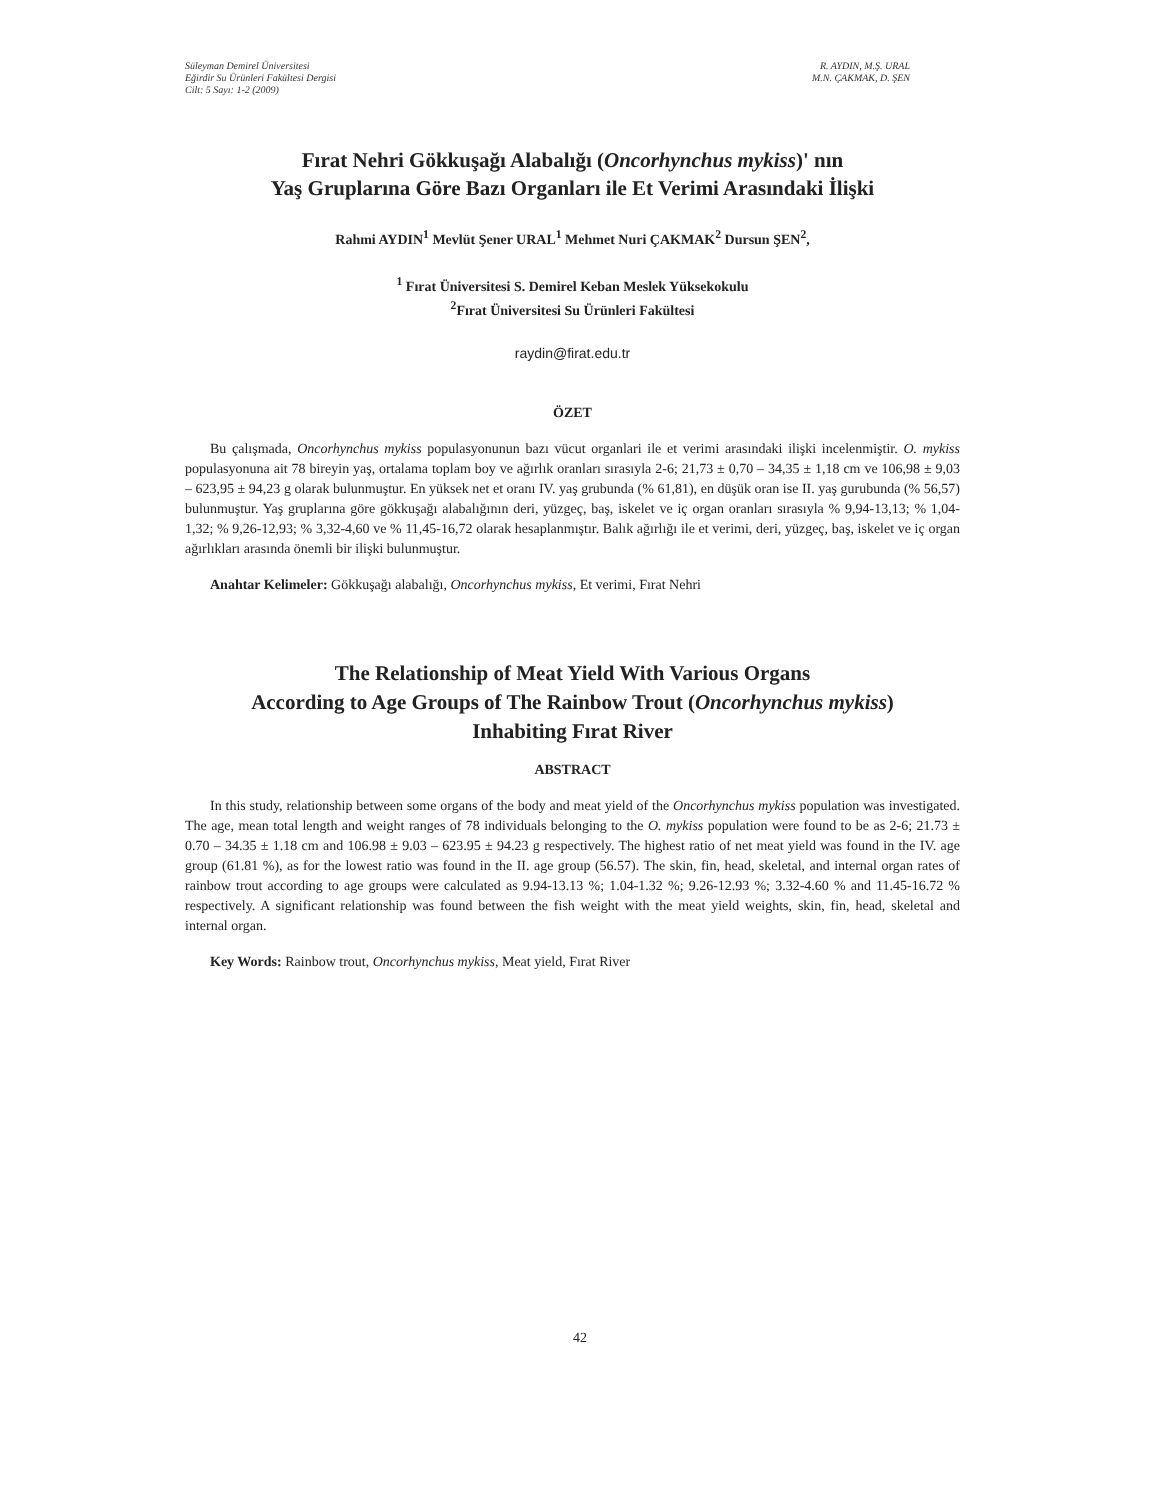Süleyman Demirel Üniversitesi
Eğirdir Su Ürünleri Fakültesi Dergisi
Cilt: 5 Sayı: 1-2 (2009)
R. AYDIN, M.Ş. URAL
M.N. ÇAKMAK, D. ŞEN
Fırat Nehri Gökkuşağı Alabalığı (Oncorhynchus mykiss)' nın
Yaş Gruplarına Göre Bazı Organları ile Et Verimi Arasındaki İlişki
Rahmi AYDIN<sup>1</sup> Mevlüt Şener URAL<sup>1</sup> Mehmet Nuri ÇAKMAK<sup>2</sup> Dursun ŞEN<sup>2</sup>,
<sup>1</sup> Fırat Üniversitesi S. Demirel Keban Meslek Yüksekokulu
<sup>2</sup> Fırat Üniversitesi Su Ürünleri Fakültesi
raydin@firat.edu.tr
ÖZET
Bu çalışmada, Oncorhynchus mykiss populasyonunun bazı vücut organlari ile et verimi arasındaki ilişki incelenmiştir. O. mykiss populasyonuna ait 78 bireyin yaş, ortalama toplam boy ve ağırlık oranları sırasıyla 2-6; 21,73 ± 0,70 – 34,35 ± 1,18 cm ve 106,98 ± 9,03 – 623,95 ± 94,23 g olarak bulunmuştur. En yüksek net et oranı IV. yaş grubunda (% 61,81), en düşük oran ise II. yaş gurubunda (% 56,57) bulunmuştur. Yaş gruplarına göre gökkuşağı alabalığının deri, yüzgeç, baş, iskelet ve iç organ oranları sırasıyla % 9,94-13,13; % 1,04-1,32; % 9,26-12,93; % 3,32-4,60 ve % 11,45-16,72 olarak hesaplanmıştır. Balık ağırlığı ile et verimi, deri, yüzgeç, baş, iskelet ve iç organ ağırlıkları arasında önemli bir ilişki bulunmuştur.
Anahtar Kelimeler: Gökkuşağı alabalığı, Oncorhynchus mykiss, Et verimi, Fırat Nehri
The Relationship of Meat Yield With Various Organs
According to Age Groups of The Rainbow Trout (Oncorhynchus mykiss)
Inhabiting Fırat River
ABSTRACT
In this study, relationship between some organs of the body and meat yield of the Oncorhynchus mykiss population was investigated. The age, mean total length and weight ranges of 78 individuals belonging to the O. mykiss population were found to be as 2-6; 21.73 ± 0.70 – 34.35 ± 1.18 cm and 106.98 ± 9.03 – 623.95 ± 94.23 g respectively. The highest ratio of net meat yield was found in the IV. age group (61.81 %), as for the lowest ratio was found in the II. age group (56.57). The skin, fin, head, skeletal, and internal organ rates of rainbow trout according to age groups were calculated as 9.94-13.13 %; 1.04-1.32 %; 9.26-12.93 %; 3.32-4.60 % and 11.45-16.72 % respectively. A significant relationship was found between the fish weight with the meat yield weights, skin, fin, head, skeletal and internal organ.
Key Words: Rainbow trout, Oncorhynchus mykiss, Meat yield, Fırat River
42